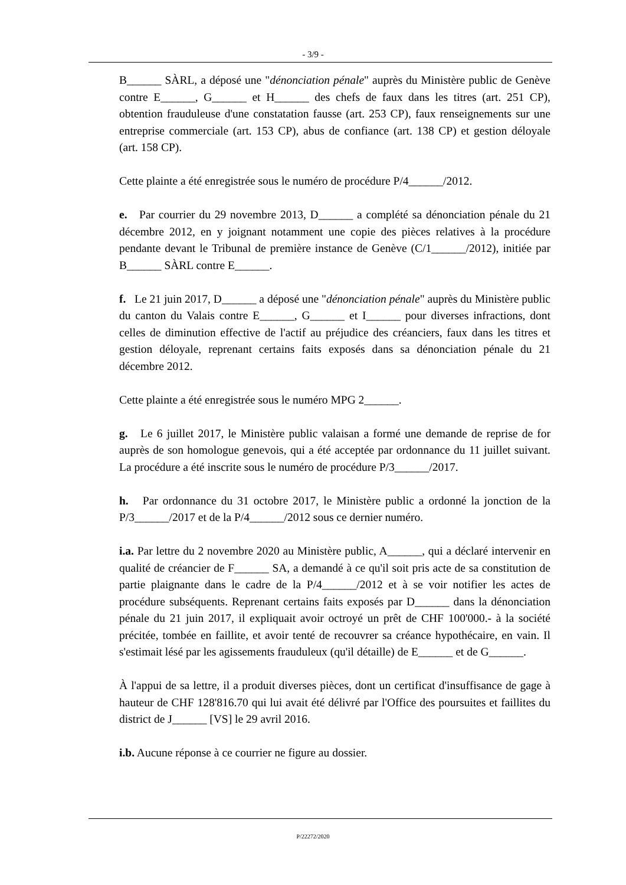- 3/9 -
B______ SÀRL, a déposé une "dénonciation pénale" auprès du Ministère public de Genève contre E______, G______ et H______ des chefs de faux dans les titres (art. 251 CP), obtention frauduleuse d'une constatation fausse (art. 253 CP), faux renseignements sur une entreprise commerciale (art. 153 CP), abus de confiance (art. 138 CP) et gestion déloyale (art. 158 CP).
Cette plainte a été enregistrée sous le numéro de procédure P/4______/2012.
e. Par courrier du 29 novembre 2013, D______ a complété sa dénonciation pénale du 21 décembre 2012, en y joignant notamment une copie des pièces relatives à la procédure pendante devant le Tribunal de première instance de Genève (C/1______/2012), initiée par B______ SÀRL contre E______.
f. Le 21 juin 2017, D______ a déposé une "dénonciation pénale" auprès du Ministère public du canton du Valais contre E______, G______ et I______ pour diverses infractions, dont celles de diminution effective de l'actif au préjudice des créanciers, faux dans les titres et gestion déloyale, reprenant certains faits exposés dans sa dénonciation pénale du 21 décembre 2012.
Cette plainte a été enregistrée sous le numéro MPG 2______.
g. Le 6 juillet 2017, le Ministère public valaisan a formé une demande de reprise de for auprès de son homologue genevois, qui a été acceptée par ordonnance du 11 juillet suivant. La procédure a été inscrite sous le numéro de procédure P/3______/2017.
h. Par ordonnance du 31 octobre 2017, le Ministère public a ordonné la jonction de la P/3______/2017 et de la P/4______/2012 sous ce dernier numéro.
i.a. Par lettre du 2 novembre 2020 au Ministère public, A______, qui a déclaré intervenir en qualité de créancier de F______ SA, a demandé à ce qu'il soit pris acte de sa constitution de partie plaignante dans le cadre de la P/4______/2012 et à se voir notifier les actes de procédure subséquents. Reprenant certains faits exposés par D______ dans la dénonciation pénale du 21 juin 2017, il expliquait avoir octroyé un prêt de CHF 100'000.- à la société précitée, tombée en faillite, et avoir tenté de recouvrer sa créance hypothécaire, en vain. Il s'estimait lésé par les agissements frauduleux (qu'il détaille) de E______ et de G______.
À l'appui de sa lettre, il a produit diverses pièces, dont un certificat d'insuffisance de gage à hauteur de CHF 128'816.70 qui lui avait été délivré par l'Office des poursuites et faillites du district de J______ [VS] le 29 avril 2016.
i.b. Aucune réponse à ce courrier ne figure au dossier.
P/22272/2020